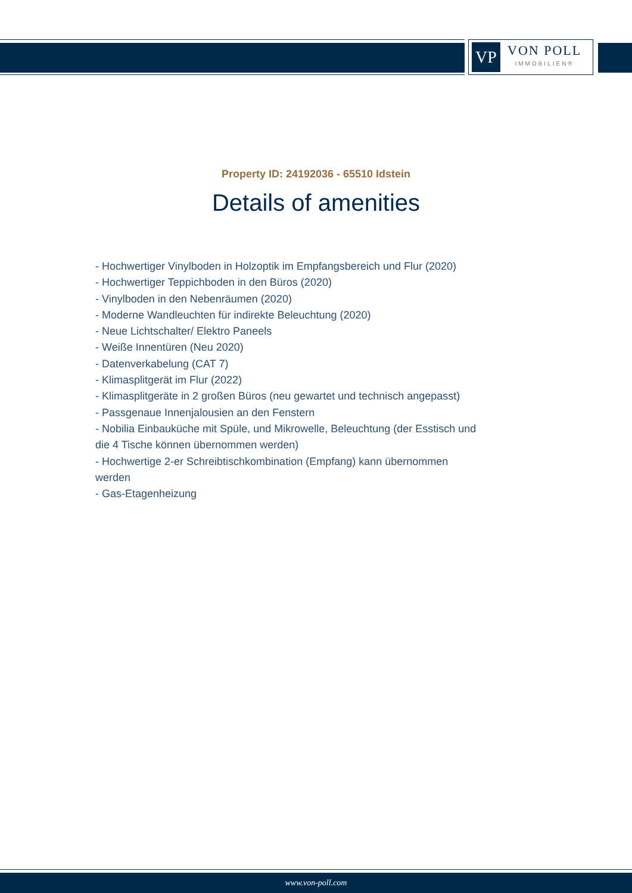VP
VON POLL
IMMOBILIEN®
Property ID: 24192036 - 65510 Idstein
Details of amenities
- Hochwertiger Vinylboden in Holzoptik im Empfangsbereich und Flur (2020)
- Hochwertiger Teppichboden in den Büros (2020)
- Vinylboden in den Nebenräumen (2020)
- Moderne Wandleuchten für indirekte Beleuchtung (2020)
- Neue Lichtschalter/ Elektro Paneels
- Weiße Innentüren (Neu 2020)
- Datenverkabelung (CAT 7)
- Klimasplitgerät im Flur (2022)
- Klimasplitgeräte in 2 großen Büros (neu gewartet und technisch angepasst)
- Passgenaue Innenjalousien an den Fenstern
- Nobilia Einbauküche mit Spüle, und Mikrowelle, Beleuchtung (der Esstisch und die 4 Tische können übernommen werden)
- Hochwertige 2-er Schreibtischkombination (Empfang) kann übernommen werden
- Gas-Etagenheizung
www.von-poll.com